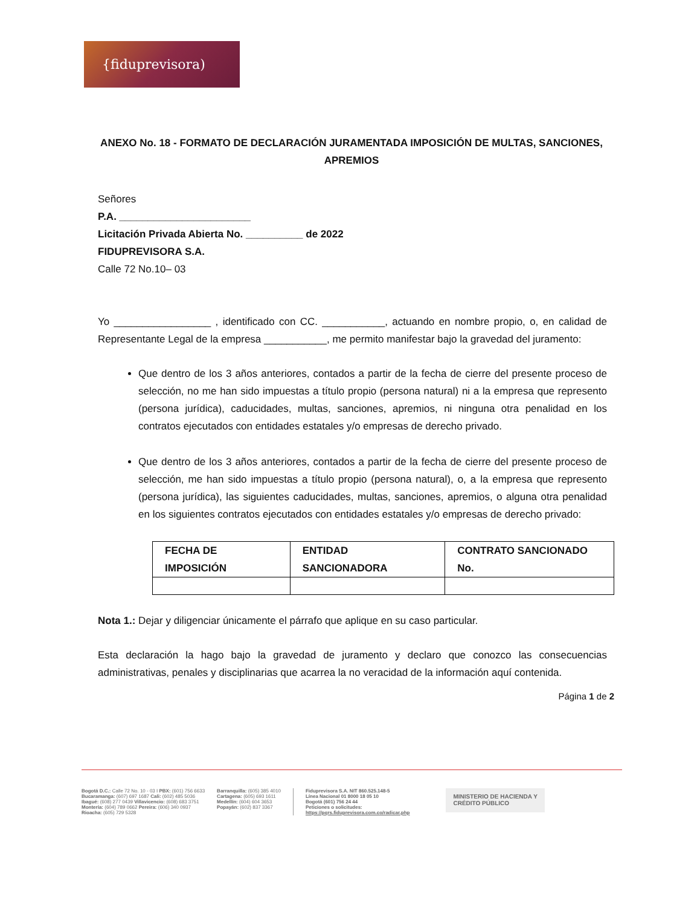{fiduprevisora)
ANEXO No. 18 - FORMATO DE DECLARACIÓN JURAMENTADA IMPOSICIÓN DE MULTAS, SANCIONES, APREMIOS
Señores
P.A. _______________________
Licitación Privada Abierta No. __________ de 2022
FIDUPREVISORA S.A.
Calle 72 No.10– 03
Yo _________________ , identificado con CC. ___________, actuando en nombre propio, o, en calidad de Representante Legal de la empresa ___________, me permito manifestar bajo la gravedad del juramento:
Que dentro de los 3 años anteriores, contados a partir de la fecha de cierre del presente proceso de selección, no me han sido impuestas a título propio (persona natural) ni a la empresa que represento (persona jurídica), caducidades, multas, sanciones, apremios, ni ninguna otra penalidad en los contratos ejecutados con entidades estatales y/o empresas de derecho privado.
Que dentro de los 3 años anteriores, contados a partir de la fecha de cierre del presente proceso de selección, me han sido impuestas a título propio (persona natural), o, a la empresa que represento (persona jurídica), las siguientes caducidades, multas, sanciones, apremios, o alguna otra penalidad en los siguientes contratos ejecutados con entidades estatales y/o empresas de derecho privado:
| FECHA DE IMPOSICIÓN | ENTIDAD SANCIONADORA | CONTRATO SANCIONADO No. |
| --- | --- | --- |
Nota 1.: Dejar y diligenciar únicamente el párrafo que aplique en su caso particular.
Esta declaración la hago bajo la gravedad de juramento y declaro que conozco las consecuencias administrativas, penales y disciplinarias que acarrea la no veracidad de la información aquí contenida.
Página 1 de 2
Bogotá D.C.: Calle 72 No. 10 - 03 I PBX: (601) 756 6633
Bucaramanga: (607) 697 1687 Cali: (602) 485 5036
Ibagué: (608) 277 0439 Villavicencio: (608) 683 3751
Montería: (604) 789 0662 Pereira: (606) 340 0937
Rioacha: (605) 729 5328
Barranquilla: (605) 385 4010
Cartagena: (605) 693 1611
Medellín: (604) 604 3653
Popayán: (602) 837 3367
Fiduprevisora S.A. NIT 860.525.148-5
Línea Nacional 01 8000 18 05 10
Bogotá (601) 756 24 44
Peticiones o solicitudes:
https://pqrs.fiduprevisora.com.co/radicar.php
MINISTERIO DE HACIENDA Y
CRÉDITO PÚBLICO